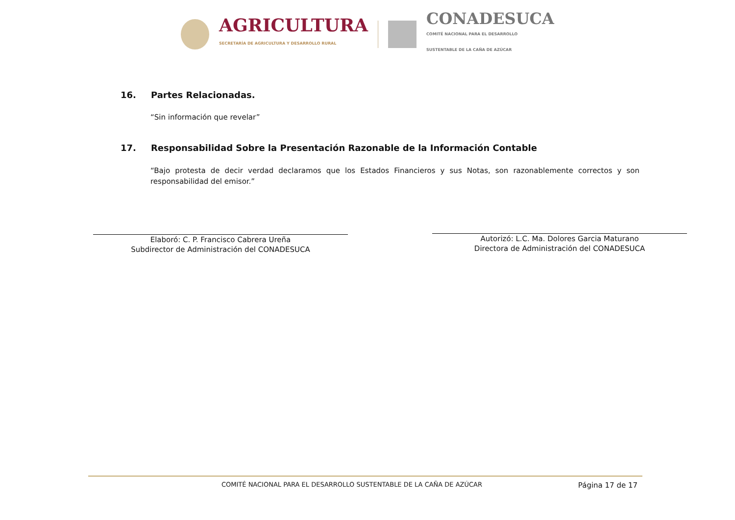AGRICULTURA
SECRETARÍA DE AGRICULTURA Y DESARROLLO RURAL
CONADESUCA
COMITÉ NACIONAL PARA EL DESARROLLO
SUSTENTABLE DE LA CAÑA DE AZÚCAR
16. Partes Relacionadas.
“Sin información que revelar”
17. Responsabilidad Sobre la Presentación Razonable de la Información Contable
“Bajo protesta de decir verdad declaramos que los Estados Financieros y sus Notas, son razonablemente correctos y son responsabilidad del emisor.”
Elaboró: C. P. Francisco Cabrera Ureña
Subdirector de Administración del CONADESUCA
Autorizó: L.C. Ma. Dolores Garcia Maturano
Directora de Administración del CONADESUCA
COMITÉ NACIONAL PARA EL DESARROLLO SUSTENTABLE DE LA CAÑA DE AZÚCAR Página 17 de 17